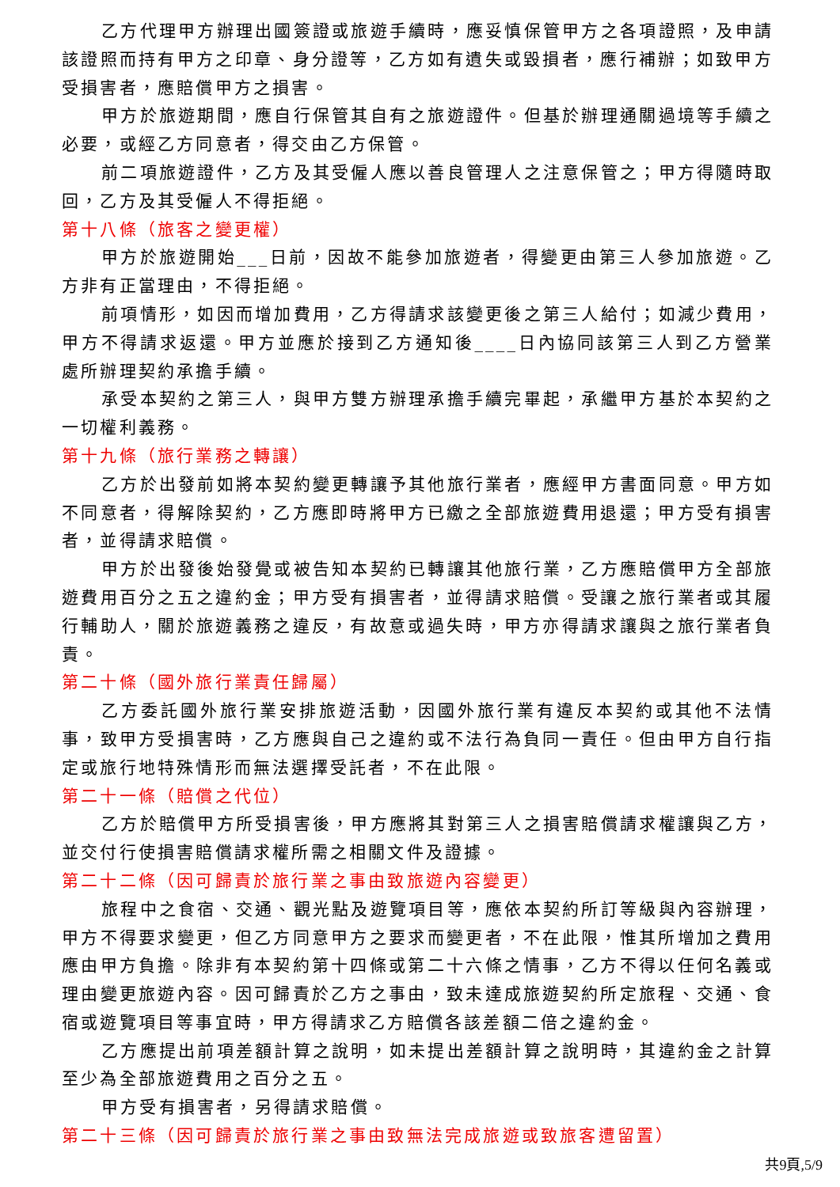乙方代理甲方辦理出國簽證或旅遊手續時，應妥慎保管甲方之各項證照，及申請該證照而持有甲方之印章、身分證等，乙方如有遺失或毀損者，應行補辦；如致甲方受損害者，應賠償甲方之損害。
甲方於旅遊期間，應自行保管其自有之旅遊證件。但基於辦理通關過境等手續之必要，或經乙方同意者，得交由乙方保管。
前二項旅遊證件，乙方及其受僱人應以善良管理人之注意保管之；甲方得隨時取回，乙方及其受僱人不得拒絕。
第十八條（旅客之變更權）
甲方於旅遊開始___日前，因故不能參加旅遊者，得變更由第三人參加旅遊。乙方非有正當理由，不得拒絕。
前項情形，如因而增加費用，乙方得請求該變更後之第三人給付；如減少費用，甲方不得請求返還。甲方並應於接到乙方通知後____日內協同該第三人到乙方營業處所辦理契約承擔手續。
承受本契約之第三人，與甲方雙方辦理承擔手續完畢起，承繼甲方基於本契約之一切權利義務。
第十九條（旅行業務之轉讓）
乙方於出發前如將本契約變更轉讓予其他旅行業者，應經甲方書面同意。甲方如不同意者，得解除契約，乙方應即時將甲方已繳之全部旅遊費用退還；甲方受有損害者，並得請求賠償。
甲方於出發後始發覺或被告知本契約已轉讓其他旅行業，乙方應賠償甲方全部旅遊費用百分之五之違約金；甲方受有損害者，並得請求賠償。受讓之旅行業者或其履行輔助人，關於旅遊義務之違反，有故意或過失時，甲方亦得請求讓與之旅行業者負責。
第二十條（國外旅行業責任歸屬）
乙方委託國外旅行業安排旅遊活動，因國外旅行業有違反本契約或其他不法情事，致甲方受損害時，乙方應與自己之違約或不法行為負同一責任。但由甲方自行指定或旅行地特殊情形而無法選擇受託者，不在此限。
第二十一條（賠償之代位）
乙方於賠償甲方所受損害後，甲方應將其對第三人之損害賠償請求權讓與乙方，並交付行使損害賠償請求權所需之相關文件及證據。
第二十二條（因可歸責於旅行業之事由致旅遊內容變更）
旅程中之食宿、交通、觀光點及遊覽項目等，應依本契約所訂等級與內容辦理，甲方不得要求變更，但乙方同意甲方之要求而變更者，不在此限，惟其所增加之費用應由甲方負擔。除非有本契約第十四條或第二十六條之情事，乙方不得以任何名義或理由變更旅遊內容。因可歸責於乙方之事由，致未達成旅遊契約所定旅程、交通、食宿或遊覽項目等事宜時，甲方得請求乙方賠償各該差額二倍之違約金。
乙方應提出前項差額計算之說明，如未提出差額計算之說明時，其違約金之計算至少為全部旅遊費用之百分之五。
甲方受有損害者，另得請求賠償。
第二十三條（因可歸責於旅行業之事由致無法完成旅遊或致旅客遭留置）
共9頁,5/9